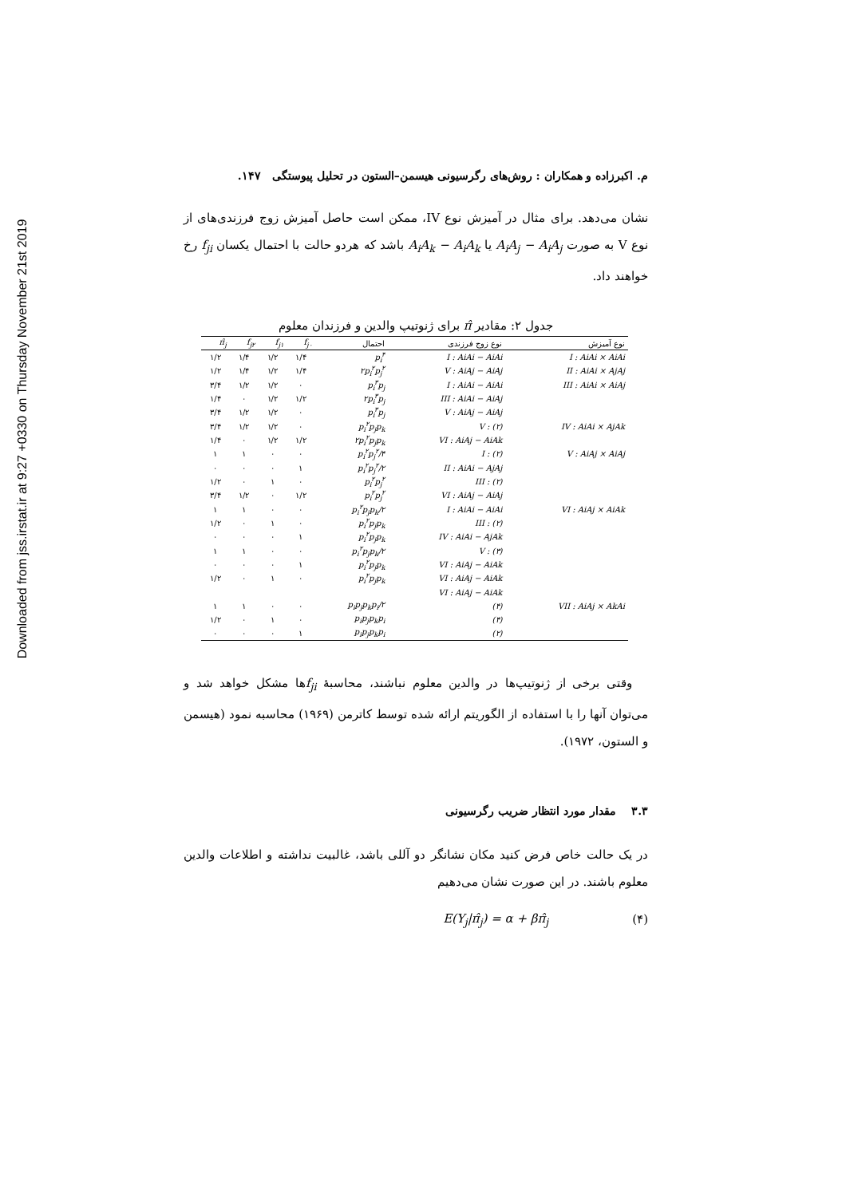Downloaded from jss.irstat.ir at 9:27 +0330 on Thursday November 21st 2019
م. اکبرزاده و همکاران : روش‌های رگرسیونی هیسمن–الستون در تحلیل پیوستگی ۱۴۷.
نشان می‌دهد. برای مثال در آمیزش نوع IV، ممکن است حاصل آمیزش زوج فرزندی‌های از نوع V به صورت A<sub>i</sub>A<sub>j</sub> − A<sub>i</sub>A<sub>j</sub> یا A<sub>i</sub>A<sub>k</sub> − A<sub>i</sub>A<sub>k</sub> باشد که هردو حالت با احتمال یکسان f<sub>ji</sub> رخ خواهند داد.
جدول ۲: مقادیر π̂ برای ژنوتیپ والدین و فرزندان معلوم
| نوع آمیزش | نوع زوج فرزندی | احتمال | f<sub>j۰</sub> | f<sub>j۱</sub> | f<sub>j۲</sub> | π̂<sub>j</sub> |
| --- | --- | --- | --- | --- | --- | --- |
| I : AiAi × AiAi | I : AiAi − AiAi | p<sub>i</sub><sup>۴</sup> | ۱/۴ | ۱/۲ | ۱/۴ | ۱/۲ |
| II : AiAi × AjAj | V : AiAj − AiAj | ۲p<sub>i</sub><sup>۲</sup>p<sub>j</sub><sup>۲</sup> | ۱/۴ | ۱/۲ | ۱/۴ | ۱/۲ |
| III : AiAi × AiAj | I : AiAi − AiAi | p<sub>i</sub><sup>۳</sup>p<sub>j</sub> | ۰ | ۱/۲ | ۱/۲ | ۳/۴ |
| | III : AiAi − AiAj | ۲p<sub>i</sub><sup>۳</sup>p<sub>j</sub> | ۱/۲ | ۱/۲ | ۰ | ۱/۴ |
| | V : AiAj − AiAj | p<sub>i</sub><sup>۳</sup>p<sub>j</sub> | ۰ | ۱/۲ | ۱/۲ | ۳/۴ |
| IV : AiAi × AjAk | V : (۲) | p<sub>i</sub><sup>۲</sup>p<sub>j</sub>p<sub>k</sub> | ۰ | ۱/۲ | ۱/۲ | ۳/۴ |
| | VI : AiAj − AiAk | ۲p<sub>i</sub><sup>۲</sup>p<sub>j</sub>p<sub>k</sub> | ۱/۲ | ۱/۲ | ۰ | ۱/۴ |
| V : AiAj × AiAj | I : (۲) | p<sub>i</sub><sup>۲</sup>p<sub>j</sub><sup>۲</sup>/۴ | ۰ | ۰ | ۱ | ۱ |
| | II : AiAi − AjAj | p<sub>i</sub><sup>۲</sup>p<sub>j</sub><sup>۲</sup>/۲ | ۱ | ۰ | ۰ | ۰ |
| | III : (۲) | p<sub>i</sub><sup>۲</sup>p<sub>j</sub><sup>۲</sup> | ۰ | ۱ | ۰ | ۱/۲ |
| | VI : AiAj − AiAj | p<sub>i</sub><sup>۲</sup>p<sub>j</sub><sup>۲</sup> | ۱/۲ | ۰ | ۱/۲ | ۳/۴ |
| VI : AiAj × AiAk | I : AiAi − AiAi | p<sub>i</sub><sup>۲</sup>p<sub>j</sub>p<sub>k</sub>/۲ | ۰ | ۰ | ۱ | ۱ |
| | III : (۲) | p<sub>i</sub><sup>۲</sup>p<sub>j</sub>p<sub>k</sub> | ۰ | ۱ | ۰ | ۱/۲ |
| | IV : AiAi − AjAk | p<sub>i</sub><sup>۲</sup>p<sub>j</sub>p<sub>k</sub> | ۱ | ۰ | ۰ | ۰ |
| | V : (۳) | p<sub>i</sub><sup>۲</sup>p<sub>j</sub>p<sub>k</sub>/۲ | ۰ | ۰ | ۱ | ۱ |
| | VI : AiAj − AiAk | p<sub>i</sub><sup>۲</sup>p<sub>j</sub>p<sub>k</sub> | ۱ | ۰ | ۰ | ۰ |
| | VI : AiAj − AiAk | p<sub>i</sub><sup>۲</sup>p<sub>j</sub>p<sub>k</sub> | ۰ | ۱ | ۰ | ۱/۲ |
| | VI : AiAj − AiAk | | | | | |
| VII : AiAj × AkAi | (۴) | p<sub>i</sub>p<sub>j</sub>p<sub>k</sub>p<sub>i</sub>/۲ | ۰ | ۰ | ۱ | ۱ |
| | (۴) | p<sub>i</sub>p<sub>j</sub>p<sub>k</sub>p<sub>i</sub> | ۰ | ۱ | ۰ | ۱/۲ |
| | (۲) | p<sub>i</sub>p<sub>j</sub>p<sub>k</sub>p<sub>i</sub> | ۱ | ۰ | ۰ | ۰ |
وقتی برخی از ژنوتیپ‌ها در والدین معلوم نباشند، محاسبهٔ f<sub>ji</sub>ها مشکل خواهد شد و می‌توان آنها را با استفاده از الگوریتم ارائه شده توسط کاترمن (۱۹۶۹) محاسبه نمود (هیسمن و الستون، ۱۹۷۲).
۳.۳ مقدار مورد انتظار ضریب رگرسیونی
در یک حالت خاص فرض کنید مکان نشانگر دو آللی باشد، غالبیت نداشته و اطلاعات والدین معلوم باشند. در این صورت نشان می‌دهیم
(۴) E(Y<sub>j</sub>|π̂<sub>j</sub>) = α + βπ̂<sub>j</sub>